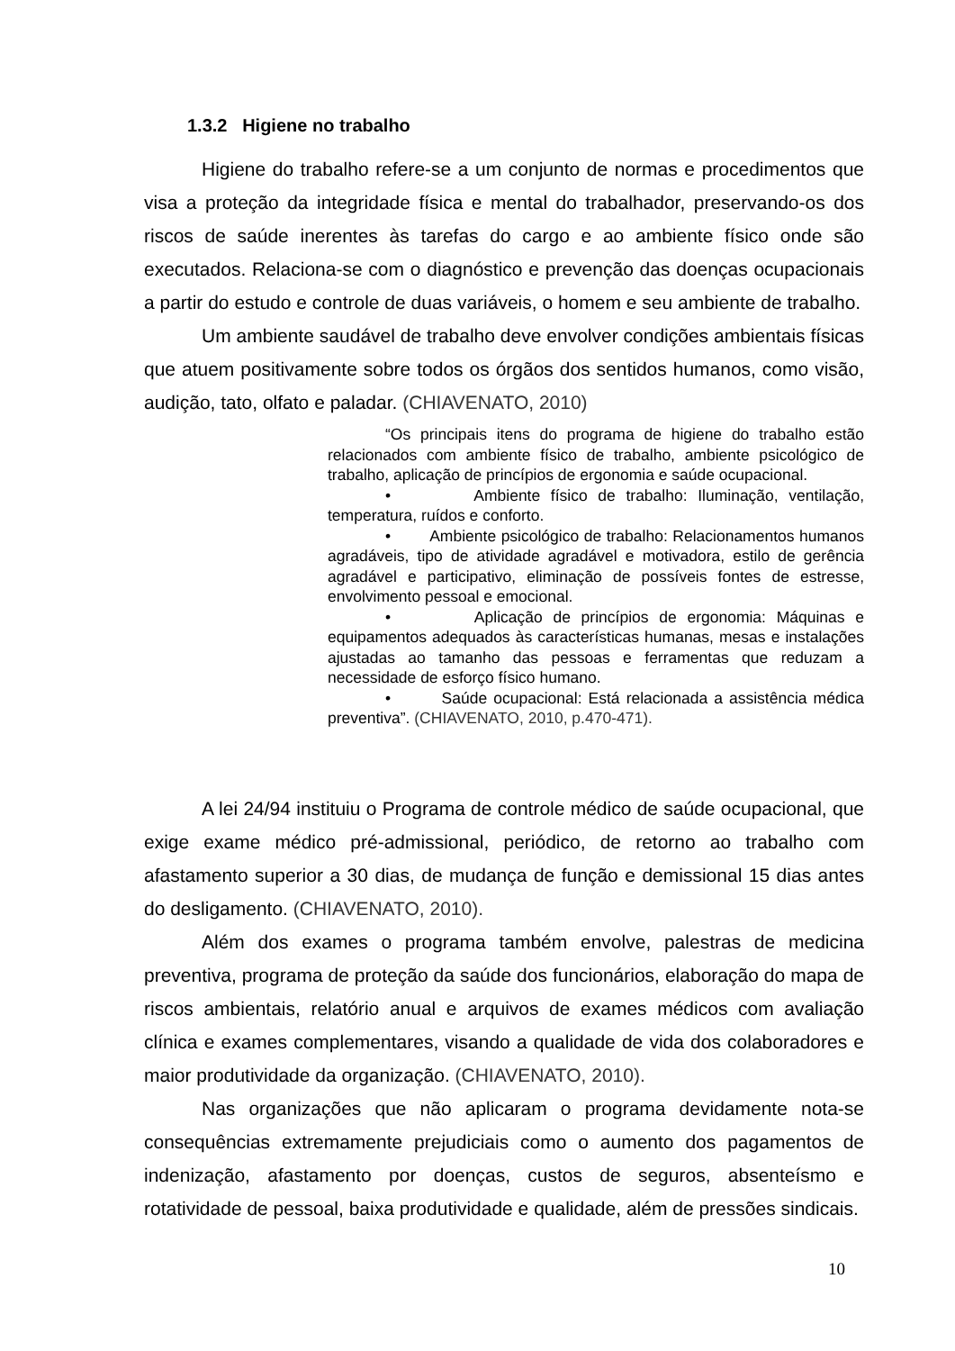1.3.2 Higiene no trabalho
Higiene do trabalho refere-se a um conjunto de normas e procedimentos que visa a proteção da integridade física e mental do trabalhador, preservando-os dos riscos de saúde inerentes às tarefas do cargo e ao ambiente físico onde são executados. Relaciona-se com o diagnóstico e prevenção das doenças ocupacionais a partir do estudo e controle de duas variáveis, o homem e seu ambiente de trabalho.
Um ambiente saudável de trabalho deve envolver condições ambientais físicas que atuem positivamente sobre todos os órgãos dos sentidos humanos, como visão, audição, tato, olfato e paladar. (CHIAVENATO, 2010)
“Os principais itens do programa de higiene do trabalho estão relacionados com ambiente físico de trabalho, ambiente psicológico de trabalho, aplicação de princípios de ergonomia e saúde ocupacional.
• Ambiente físico de trabalho: Iluminação, ventilação, temperatura, ruídos e conforto.
• Ambiente psicológico de trabalho: Relacionamentos humanos agradáveis, tipo de atividade agradável e motivadora, estilo de gerência agradável e participativo, eliminação de possíveis fontes de estresse, envolvimento pessoal e emocional.
• Aplicação de princípios de ergonomia: Máquinas e equipamentos adequados às características humanas, mesas e instalações ajustadas ao tamanho das pessoas e ferramentas que reduzam a necessidade de esforço físico humano.
• Saúde ocupacional: Está relacionada a assistência médica preventiva”. (CHIAVENATO, 2010, p.470-471).
A lei 24/94 instituiu o Programa de controle médico de saúde ocupacional, que exige exame médico pré-admissional, periódico, de retorno ao trabalho com afastamento superior a 30 dias, de mudança de função e demissional 15 dias antes do desligamento. (CHIAVENATO, 2010).
Além dos exames o programa também envolve, palestras de medicina preventiva, programa de proteção da saúde dos funcionários, elaboração do mapa de riscos ambientais, relatório anual e arquivos de exames médicos com avaliação clínica e exames complementares, visando a qualidade de vida dos colaboradores e maior produtividade da organização. (CHIAVENATO, 2010).
Nas organizações que não aplicaram o programa devidamente nota-se consequências extremamente prejudiciais como o aumento dos pagamentos de indenização, afastamento por doenças, custos de seguros, absenteísmo e rotatividade de pessoal, baixa produtividade e qualidade, além de pressões sindicais.
10